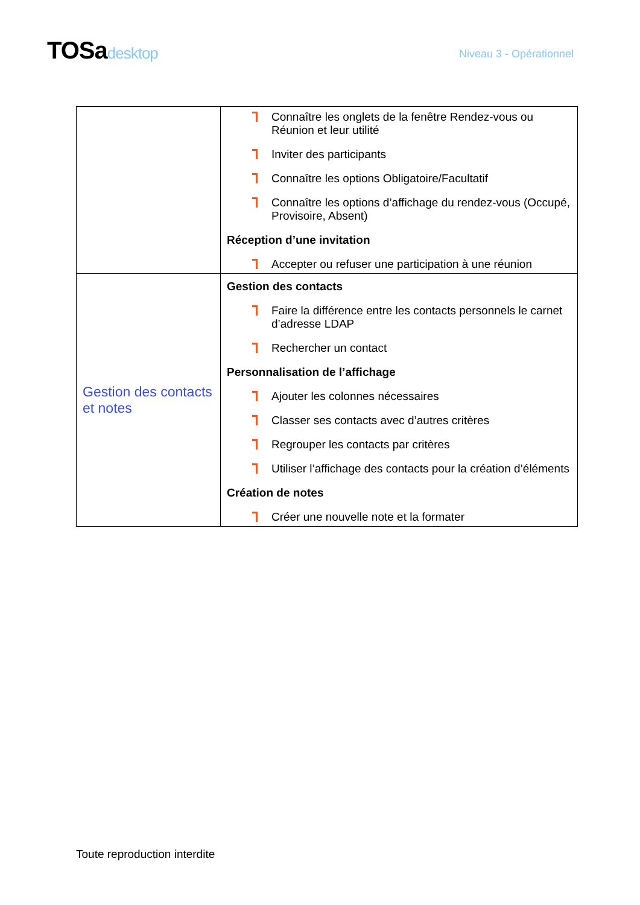TOSadesktop
Niveau 3 - Opérationnel
| | Connaître les onglets de la fenêtre Rendez-vous ou Réunion et leur utilité Inviter des participants Connaître les options Obligatoire/Facultatif Connaître les options d’affichage du rendez-vous (Occupé, Provisoire, Absent) Réception d’une invitation Accepter ou refuser une participation à une réunion |
| Gestion des contacts et notes | Gestion des contacts Faire la différence entre les contacts personnels le carnet d’adresse LDAP Rechercher un contact Personnalisation de l’affichage Ajouter les colonnes nécessaires Classer ses contacts avec d’autres critères Regrouper les contacts par critères Utiliser l’affichage des contacts pour la création d’éléments Création de notes Créer une nouvelle note et la formater |
Toute reproduction interdite